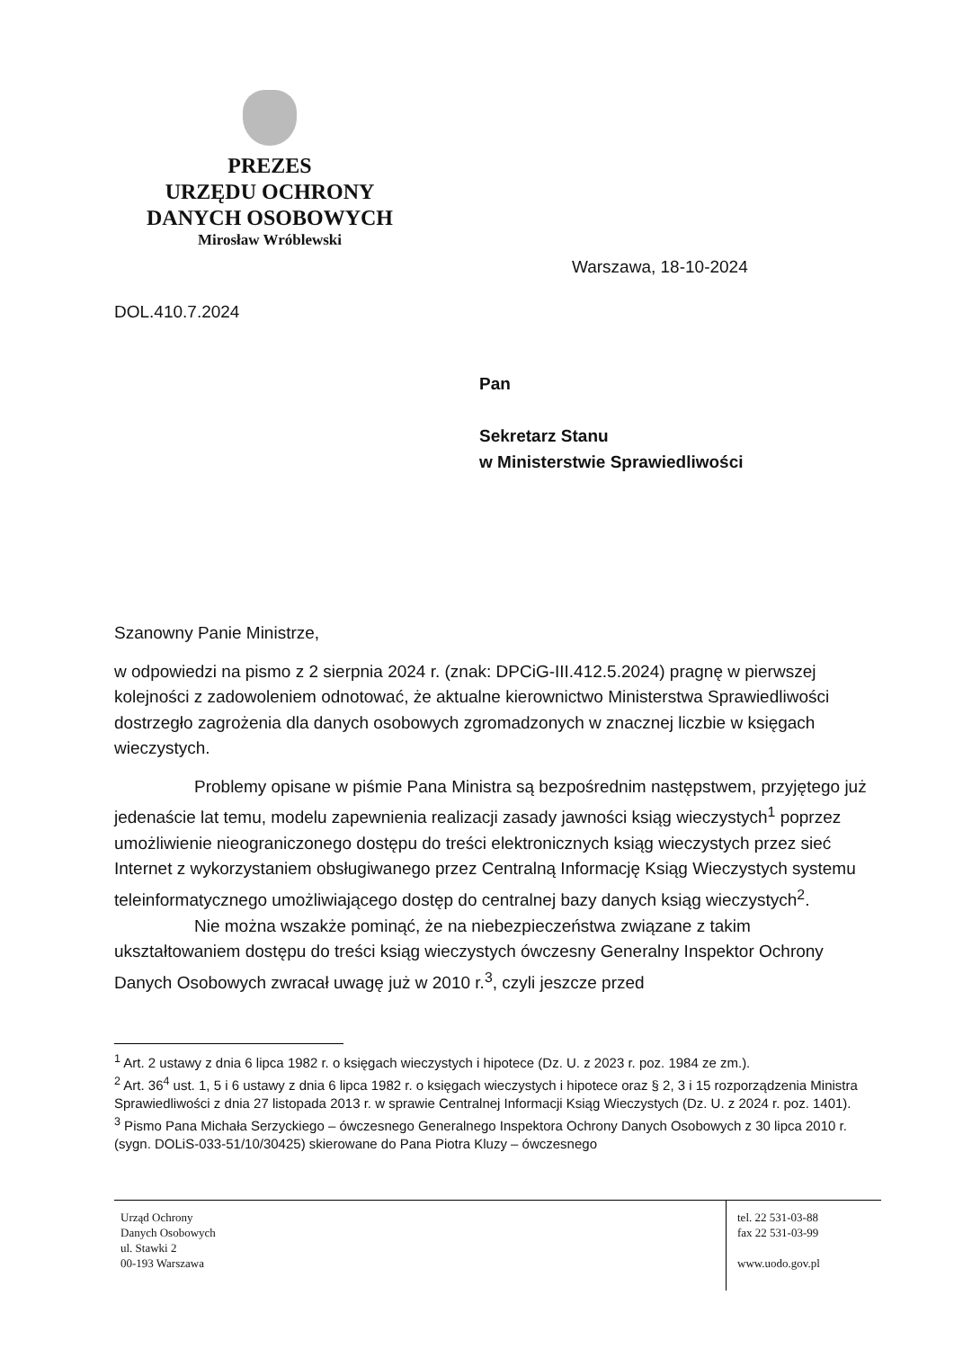PREZES
URZĘDU OCHRONY
DANYCH OSOBOWYCH
Mirosław Wróblewski
Warszawa, 18-10-2024
DOL.410.7.2024
Pan
Sekretarz Stanu
w Ministerstwie Sprawiedliwości
Szanowny Panie Ministrze,
w odpowiedzi na pismo z 2 sierpnia 2024 r. (znak: DPCiG-III.412.5.2024) pragnę w pierwszej kolejności z zadowoleniem odnotować, że aktualne kierownictwo Ministerstwa Sprawiedliwości dostrzegło zagrożenia dla danych osobowych zgromadzonych w znacznej liczbie w księgach wieczystych.
Problemy opisane w piśmie Pana Ministra są bezpośrednim następstwem, przyjętego już jedenaście lat temu, modelu zapewnienia realizacji zasady jawności ksiąg wieczystych<sup>1</sup> poprzez umożliwienie nieograniczonego dostępu do treści elektronicznych ksiąg wieczystych przez sieć Internet z wykorzystaniem obsługiwanego przez Centralną Informację Ksiąg Wieczystych systemu teleinformatycznego umożliwiającego dostęp do centralnej bazy danych ksiąg wieczystych<sup>2</sup>.
Nie można wszakże pominąć, że na niebezpieczeństwa związane z takim ukształtowaniem dostępu do treści ksiąg wieczystych ówczesny Generalny Inspektor Ochrony Danych Osobowych zwracał uwagę już w 2010 r.<sup>3</sup>, czyli jeszcze przed
<sup>1</sup> Art. 2 ustawy z dnia 6 lipca 1982 r. o księgach wieczystych i hipotece (Dz. U. z 2023 r. poz. 1984 ze zm.).
<sup>2</sup> Art. 36<sup>4</sup> ust. 1, 5 i 6 ustawy z dnia 6 lipca 1982 r. o księgach wieczystych i hipotece oraz § 2, 3 i 15 rozporządzenia Ministra Sprawiedliwości z dnia 27 listopada 2013 r. w sprawie Centralnej Informacji Ksiąg Wieczystych (Dz. U. z 2024 r. poz. 1401).
<sup>3</sup> Pismo Pana Michała Serzyckiego – ówczesnego Generalnego Inspektora Ochrony Danych Osobowych z 30 lipca 2010 r. (sygn. DOLiS-033-51/10/30425) skierowane do Pana Piotra Kluzy – ówczesnego
Urząd Ochrony
Danych Osobowych
ul. Stawki 2
00-193 Warszawa
tel. 22 531-03-88
fax 22 531-03-99
www.uodo.gov.pl